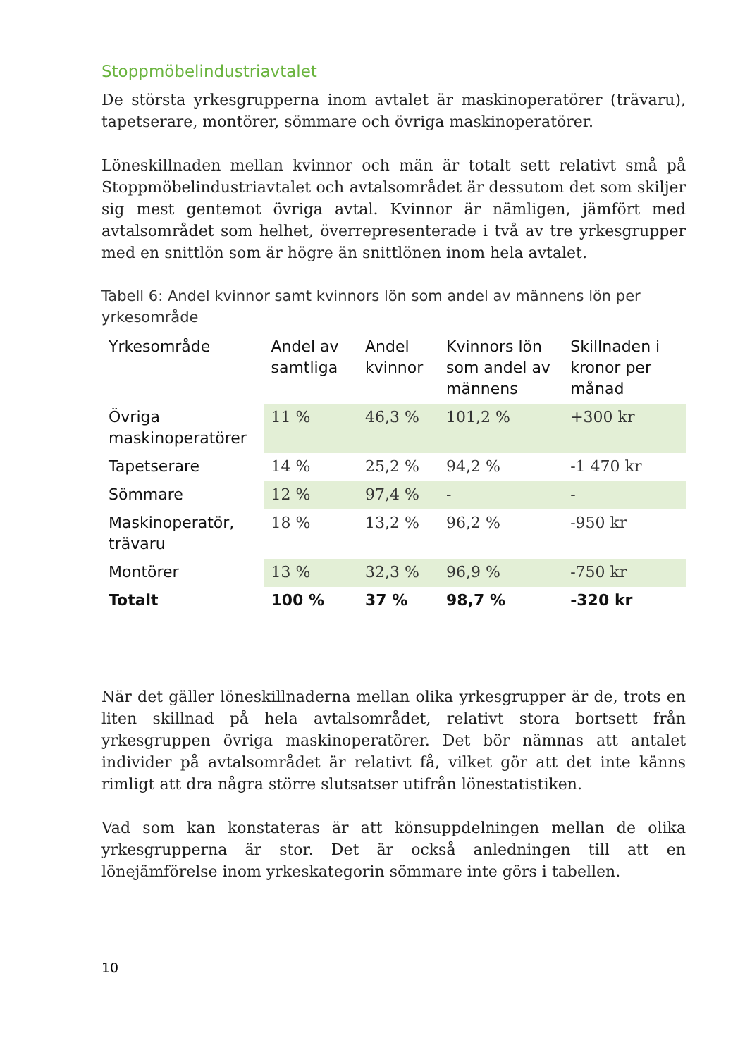Stoppmöbelindustriavtalet
De största yrkesgrupperna inom avtalet är maskinoperatörer (trävaru), tapetserare, montörer, sömmare och övriga maskinoperatörer.
Löneskillnaden mellan kvinnor och män är totalt sett relativt små på Stoppmöbelindustriavtalet och avtalsområdet är dessutom det som skiljer sig mest gentemot övriga avtal. Kvinnor är nämligen, jämfört med avtalsområdet som helhet, överrepresenterade i två av tre yrkesgrupper med en snittlön som är högre än snittlönen inom hela avtalet.
Tabell 6: Andel kvinnor samt kvinnors lön som andel av männens lön per yrkesområde
| Yrkesområde | Andel av samtliga | Andel kvinnor | Kvinnors lön som andel av männens | Skillnaden i kronor per månad |
| --- | --- | --- | --- | --- |
| Övriga maskinoperatörer | 11 % | 46,3 % | 101,2 % | +300 kr |
| Tapetserare | 14 % | 25,2 % | 94,2 % | -1 470 kr |
| Sömmare | 12 % | 97,4 % | - | - |
| Maskinoperatör, trävaru | 18 % | 13,2 % | 96,2 % | -950 kr |
| Montörer | 13 % | 32,3 % | 96,9 % | -750 kr |
| Totalt | 100 % | 37 % | 98,7 % | -320 kr |
När det gäller löneskillnaderna mellan olika yrkesgrupper är de, trots en liten skillnad på hela avtalsområdet, relativt stora bortsett från yrkesgruppen övriga maskinoperatörer. Det bör nämnas att antalet individer på avtalsområdet är relativt få, vilket gör att det inte känns rimligt att dra några större slutsatser utifrån lönestatistiken.
Vad som kan konstateras är att könsuppdelningen mellan de olika yrkesgrupperna är stor. Det är också anledningen till att en lönejämförelse inom yrkeskategorin sömmare inte görs i tabellen.
10